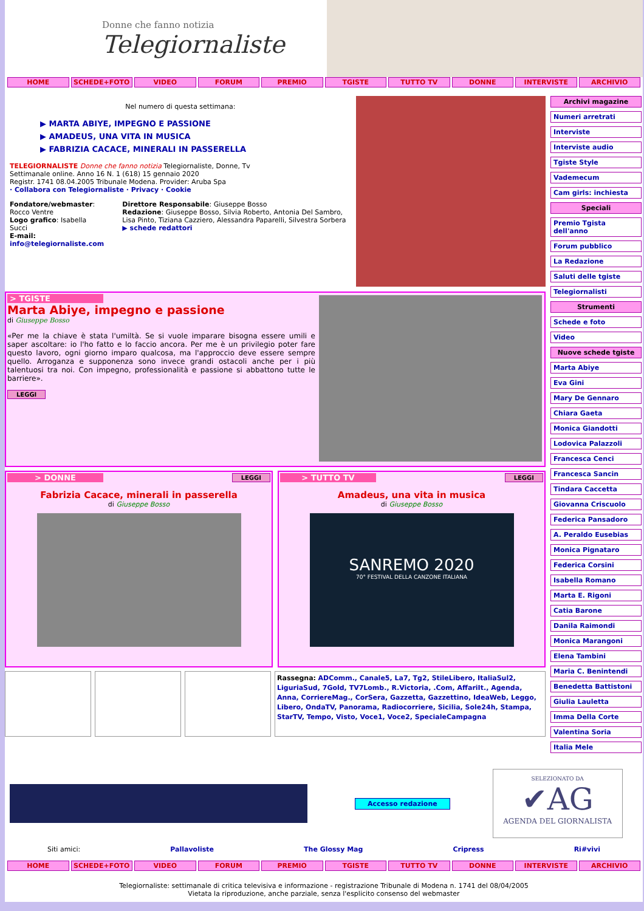Donne che fanno notizia
Telegiornaliste
HOME SCHEDE+FOTO VIDEO FORUM PREMIO TGISTE TUTTO TV DONNE INTERVISTE ARCHIVIO
Nel numero di questa settimana:
▶ MARTA ABIYE, IMPEGNO E PASSIONE
▶ AMADEUS, UNA VITA IN MUSICA
▶ FABRIZIA CACACE, MINERALI IN PASSERELLA
TELEGIORNALISTE Donne che fanno notizia Telegiornaliste, Donne, Tv
Settimanale online. Anno 16 N. 1 (618) 15 gennaio 2020
Registr. 1741 08.04.2005 Tribunale Modena. Provider: Aruba Spa
· Collabora con Telegiornaliste · Privacy · Cookie
Fondatore/webmaster: Rocco Ventre
Logo grafico: Isabella Succi
E-mail: info@telegiornaliste.com
Direttore Responsabile: Giuseppe Bosso
Redazione: Giuseppe Bosso, Silvia Roberto, Antonia Del Sambro, Lisa Pinto, Tiziana Cazziero, Alessandra Paparelli, Silvestra Sorbera
▶ schede redattori
> TGISTE
Marta Abiye, impegno e passione
di Giuseppe Bosso
«Per me la chiave è stata l'umiltà. Se si vuole imparare bisogna essere umili e saper ascoltare: io l'ho fatto e lo faccio ancora. Per me è un privilegio poter fare questo lavoro, ogni giorno imparo qualcosa, ma l'approccio deve essere sempre quello. Arroganza e supponenza sono invece grandi ostacoli anche per i più talentuosi tra noi. Con impegno, professionalità e passione si abbattono tutte le barriere».
LEGGI
> DONNE
LEGGI
Fabrizia Cacace, minerali in passerella
di Giuseppe Bosso
> TUTTO TV
LEGGI
Amadeus, una vita in musica
di Giuseppe Bosso
SANREMO 2020
70° FESTIVAL DELLA CANZONE ITALIANA
Rassegna: ADComm., Canale5, La7, Tg2, StileLibero, ItaliaSul2, LiguriaSud, 7Gold, TV7Lomb., R.Victoria, .Com, AffariIt., Agenda, Anna, CorriereMag., CorSera, Gazzetta, Gazzettino, IdeaWeb, Leggo, Libero, OndaTV, Panorama, Radiocorriere, Sicilia, Sole24h, Stampa, StarTV, Tempo, Visto, Voce1, Voce2, SpecialeCampagna
Archivi magazine
Numeri arretrati
Interviste
Interviste audio
Tgiste Style
Vademecum
Cam girls: inchiesta
Speciali
Premio Tgista dell'anno
Forum pubblico
La Redazione
Saluti delle tgiste
Telegiornalisti
Strumenti
Schede e foto
Video
Nuove schede tgiste
Marta Abiye
Eva Gini
Mary De Gennaro
Chiara Gaeta
Monica Giandotti
Lodovica Palazzoli
Francesca Cenci
Francesca Sancin
Tindara Caccetta
Giovanna Criscuolo
Federica Pansadoro
A. Peraldo Eusebias
Monica Pignataro
Federica Corsini
Isabella Romano
Marta E. Rigoni
Catia Barone
Danila Raimondi
Monica Marangoni
Elena Tambini
Maria C. Benintendi
Benedetta Battistoni
Giulia Lauletta
Imma Della Corte
Valentina Soria
Italia Mele
Accesso redazione
SELEZIONATO DA
✔AG
AGENDA DEL GIORNALISTA
Siti amici: Pallavoliste The Glossy Mag Cripress Ri#vivi
HOME SCHEDE+FOTO VIDEO FORUM PREMIO TGISTE TUTTO TV DONNE INTERVISTE ARCHIVIO
Telegiornaliste: settimanale di critica televisiva e informazione - registrazione Tribunale di Modena n. 1741 del 08/04/2005
Vietata la riproduzione, anche parziale, senza l'esplicito consenso del webmaster